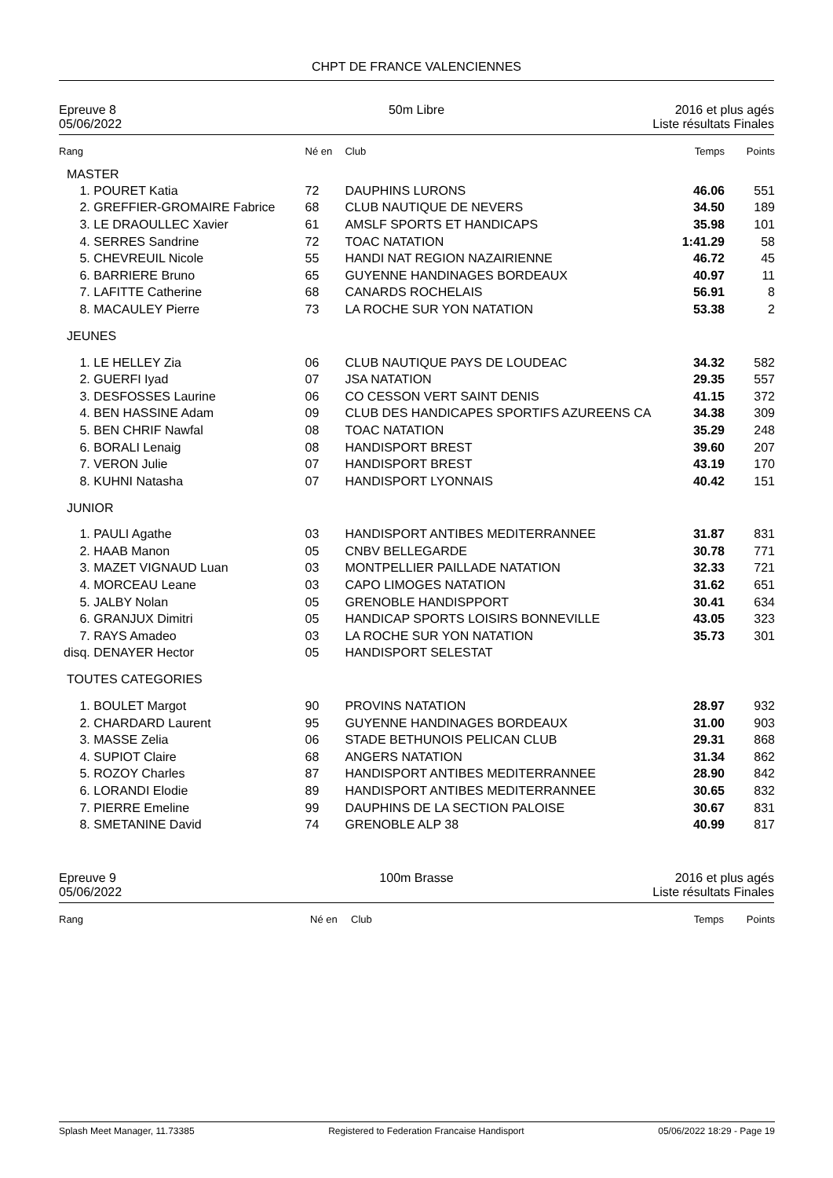CHPT DE FRANCE VALENCIENNES
Epreuve 8
05/06/2022
50m Libre 2016 et plus agés
Liste résultats Finales
| Rang | | Né en | Club | Temps | Points |
| MASTER | | | | | |
| 1. | POURET Katia | 72 | DAUPHINS LURONS | 46.06 | 551 |
| 2. | GREFFIER-GROMAIRE Fabrice | 68 | CLUB NAUTIQUE DE NEVERS | 34.50 | 189 |
| 3. | LE DRAOULLEC Xavier | 61 | AMSLF SPORTS ET HANDICAPS | 35.98 | 101 |
| 4. | SERRES Sandrine | 72 | TOAC NATATION | 1:41.29 | 58 |
| 5. | CHEVREUIL Nicole | 55 | HANDI NAT REGION NAZAIRIENNE | 46.72 | 45 |
| 6. | BARRIERE Bruno | 65 | GUYENNE HANDINAGES BORDEAUX | 40.97 | 11 |
| 7. | LAFITTE Catherine | 68 | CANARDS ROCHELAIS | 56.91 | 8 |
| 8. | MACAULEY Pierre | 73 | LA ROCHE SUR YON NATATION | 53.38 | 2 |
| JEUNES | | | | | |
| 1. | LE HELLEY Zia | 06 | CLUB NAUTIQUE PAYS DE LOUDEAC | 34.32 | 582 |
| 2. | GUERFI Iyad | 07 | JSA NATATION | 29.35 | 557 |
| 3. | DESFOSSES Laurine | 06 | CO CESSON VERT SAINT DENIS | 41.15 | 372 |
| 4. | BEN HASSINE Adam | 09 | CLUB DES HANDICAPES SPORTIFS AZUREENS CA | 34.38 | 309 |
| 5. | BEN CHRIF Nawfal | 08 | TOAC NATATION | 35.29 | 248 |
| 6. | BORALI Lenaig | 08 | HANDISPORT BREST | 39.60 | 207 |
| 7. | VERON Julie | 07 | HANDISPORT BREST | 43.19 | 170 |
| 8. | KUHNI Natasha | 07 | HANDISPORT LYONNAIS | 40.42 | 151 |
| JUNIOR | | | | | |
| 1. | PAULI Agathe | 03 | HANDISPORT ANTIBES MEDITERRANNEE | 31.87 | 831 |
| 2. | HAAB Manon | 05 | CNBV BELLEGARDE | 30.78 | 771 |
| 3. | MAZET VIGNAUD Luan | 03 | MONTPELLIER PAILLADE NATATION | 32.33 | 721 |
| 4. | MORCEAU Leane | 03 | CAPO LIMOGES NATATION | 31.62 | 651 |
| 5. | JALBY Nolan | 05 | GRENOBLE HANDISPPORT | 30.41 | 634 |
| 6. | GRANJUX Dimitri | 05 | HANDICAP SPORTS LOISIRS BONNEVILLE | 43.05 | 323 |
| 7. | RAYS Amadeo | 03 | LA ROCHE SUR YON NATATION | 35.73 | 301 |
| disq. | DENAYER Hector | 05 | HANDISPORT SELESTAT | | |
| TOUTES CATEGORIES | | | | | |
| 1. | BOULET Margot | 90 | PROVINS NATATION | 28.97 | 932 |
| 2. | CHARDARD Laurent | 95 | GUYENNE HANDINAGES BORDEAUX | 31.00 | 903 |
| 3. | MASSE Zelia | 06 | STADE BETHUNOIS PELICAN CLUB | 29.31 | 868 |
| 4. | SUPIOT Claire | 68 | ANGERS NATATION | 31.34 | 862 |
| 5. | ROZOY Charles | 87 | HANDISPORT ANTIBES MEDITERRANNEE | 28.90 | 842 |
| 6. | LORANDI Elodie | 89 | HANDISPORT ANTIBES MEDITERRANNEE | 30.65 | 832 |
| 7. | PIERRE Emeline | 99 | DAUPHINS DE LA SECTION PALOISE | 30.67 | 831 |
| 8. | SMETANINE David | 74 | GRENOBLE ALP 38 | 40.99 | 817 |
Epreuve 9
05/06/2022
100m Brasse 2016 et plus agés
Liste résultats Finales
| Rang | Né en | Club | Temps | Points |
Splash Meet Manager, 11.73385 Registered to Federation Francaise Handisport 05/06/2022 18:29 - Page 19